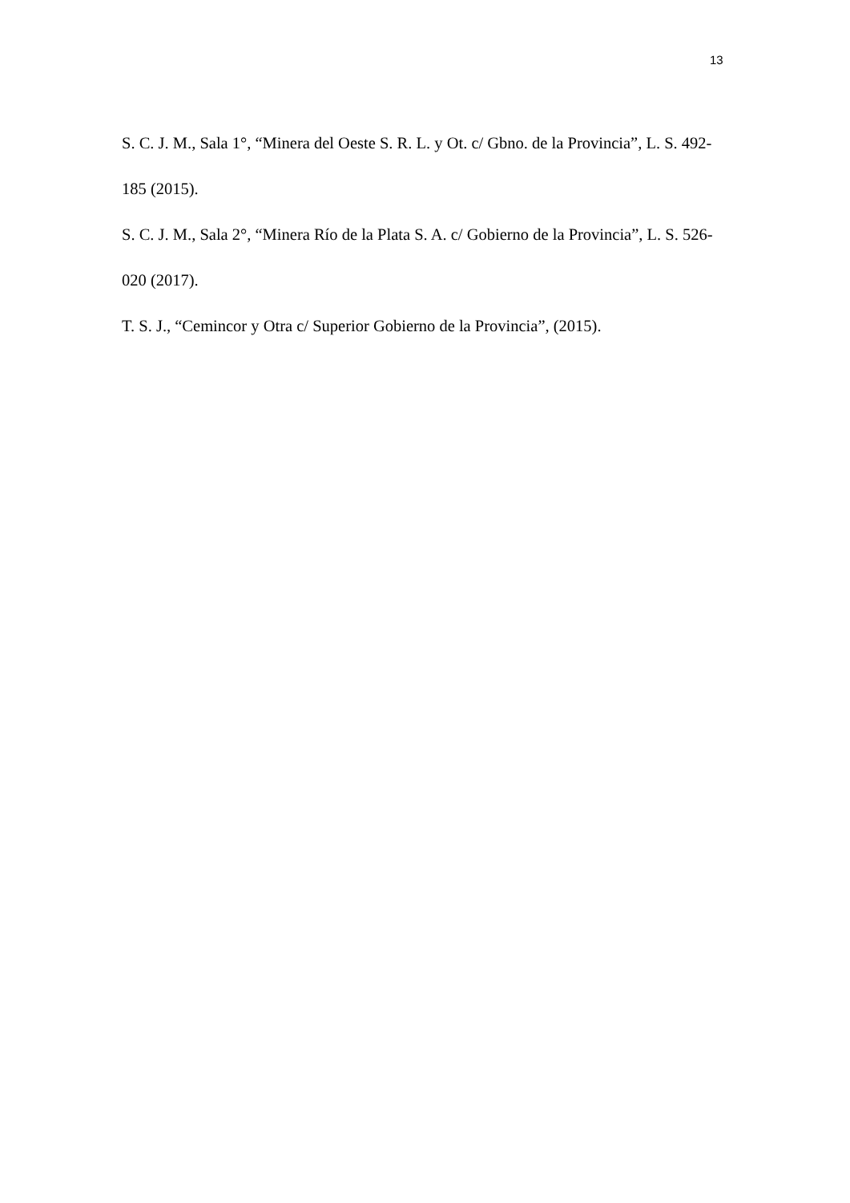13
S. C. J. M., Sala 1°, “Minera del Oeste S. R. L. y Ot. c/ Gbno. de la Provincia”, L. S. 492-185 (2015).
S. C. J. M., Sala 2°, “Minera Río de la Plata S. A. c/ Gobierno de la Provincia”, L. S. 526-020 (2017).
T. S. J., “Cemincor y Otra c/ Superior Gobierno de la Provincia”, (2015).